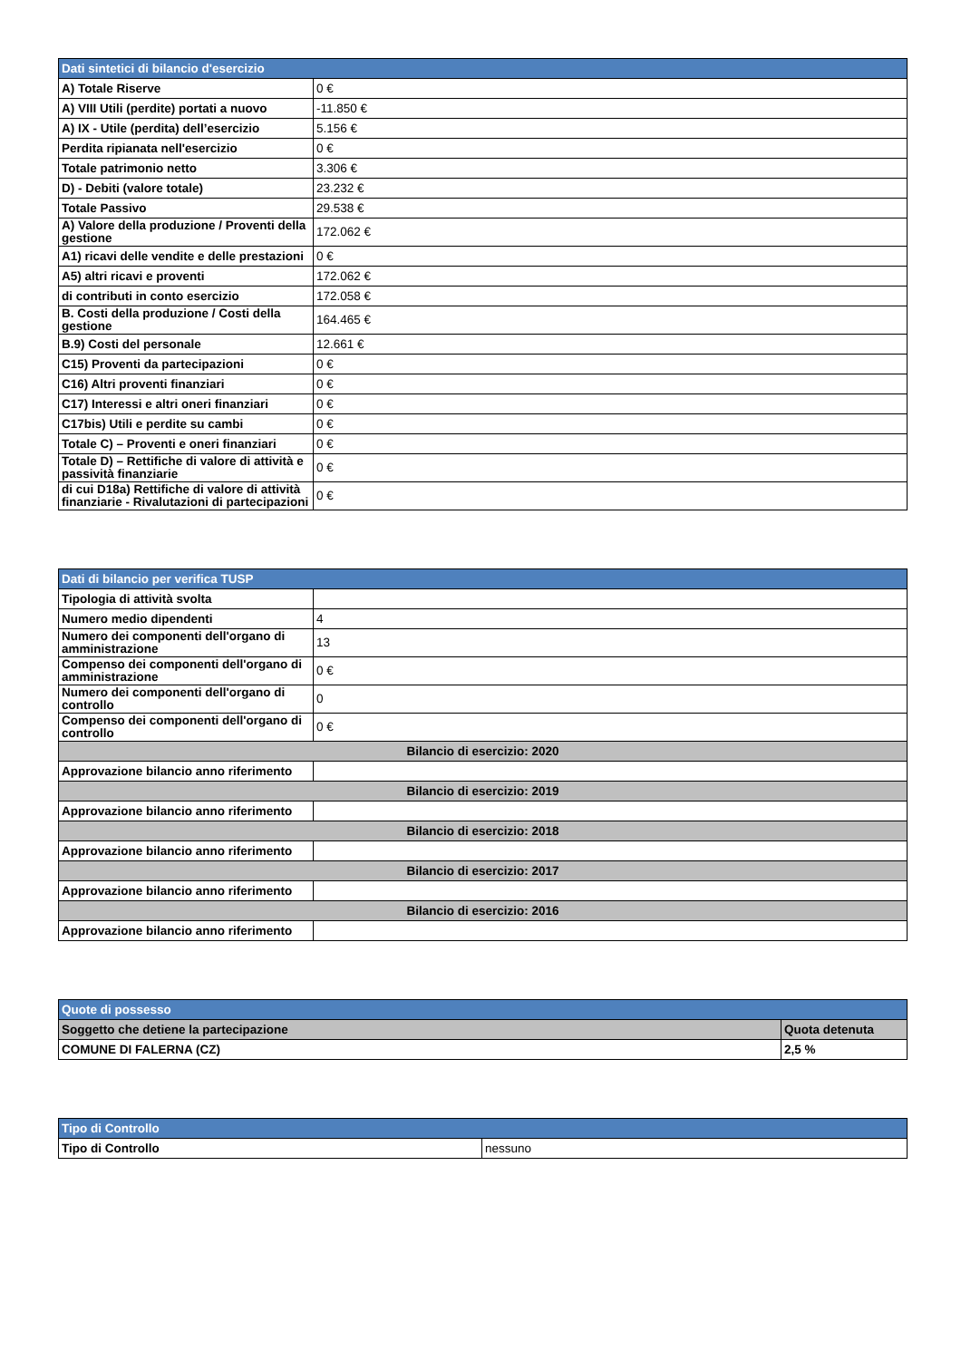| Dati sintetici di bilancio d'esercizio | |
| A) Totale Riserve | 0 € |
| A) VIII Utili (perdite) portati a nuovo | -11.850 € |
| A) IX - Utile (perdita) dell’esercizio | 5.156 € |
| Perdita ripianata nell'esercizio | 0 € |
| Totale patrimonio netto | 3.306 € |
| D) - Debiti (valore totale) | 23.232 € |
| Totale Passivo | 29.538 € |
| A) Valore della produzione / Proventi della gestione | 172.062 € |
| A1) ricavi delle vendite e delle prestazioni | 0 € |
| A5) altri ricavi e proventi | 172.062 € |
| di contributi in conto esercizio | 172.058 € |
| B. Costi della produzione / Costi della gestione | 164.465 € |
| B.9) Costi del personale | 12.661 € |
| C15) Proventi da partecipazioni | 0 € |
| C16) Altri proventi finanziari | 0 € |
| C17) Interessi e altri oneri finanziari | 0 € |
| C17bis) Utili e perdite su cambi | 0 € |
| Totale C) – Proventi e oneri finanziari | 0 € |
| Totale D) – Rettifiche di valore di attività e passività finanziarie | 0 € |
| di cui D18a) Rettifiche di valore di attività finanziarie - Rivalutazioni di partecipazioni | 0 € |
| Dati di bilancio per verifica TUSP | |
| Tipologia di attività svolta | |
| Numero medio dipendenti | 4 |
| Numero dei componenti dell'organo di amministrazione | 13 |
| Compenso dei componenti dell'organo di amministrazione | 0 € |
| Numero dei componenti dell'organo di controllo | 0 |
| Compenso dei componenti dell'organo di controllo | 0 € |
| Bilancio di esercizio: 2020 | |
| Approvazione bilancio anno riferimento | |
| Bilancio di esercizio: 2019 | |
| Approvazione bilancio anno riferimento | |
| Bilancio di esercizio: 2018 | |
| Approvazione bilancio anno riferimento | |
| Bilancio di esercizio: 2017 | |
| Approvazione bilancio anno riferimento | |
| Bilancio di esercizio: 2016 | |
| Approvazione bilancio anno riferimento | |
| Quote di possesso | |
| Soggetto che detiene la partecipazione | Quota detenuta |
| COMUNE DI FALERNA (CZ) | 2,5 % |
| Tipo di Controllo | |
| Tipo di Controllo | nessuno |